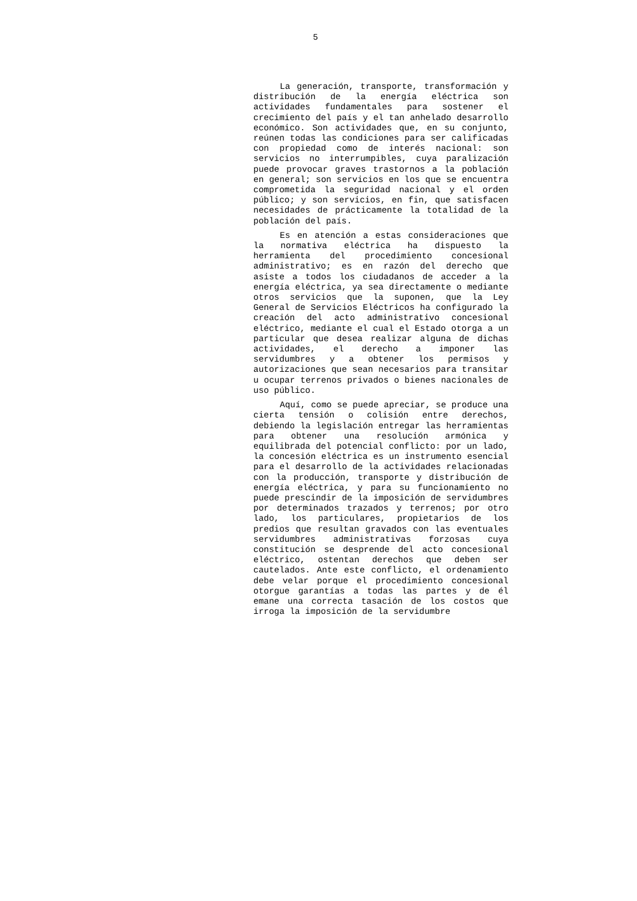5
La generación, transporte, transformación y distribución de la energía eléctrica son actividades fundamentales para sostener el crecimiento del país y el tan anhelado desarrollo económico. Son actividades que, en su conjunto, reúnen todas las condiciones para ser calificadas con propiedad como de interés nacional: son servicios no interrumpibles, cuya paralización puede provocar graves trastornos a la población en general; son servicios en los que se encuentra comprometida la seguridad nacional y el orden público; y son servicios, en fin, que satisfacen necesidades de prácticamente la totalidad de la población del país.
Es en atención a estas consideraciones que la normativa eléctrica ha dispuesto la herramienta del procedimiento concesional administrativo; es en razón del derecho que asiste a todos los ciudadanos de acceder a la energía eléctrica, ya sea directamente o mediante otros servicios que la suponen, que la Ley General de Servicios Eléctricos ha configurado la creación del acto administrativo concesional eléctrico, mediante el cual el Estado otorga a un particular que desea realizar alguna de dichas actividades, el derecho a imponer las servidumbres y a obtener los permisos y autorizaciones que sean necesarios para transitar u ocupar terrenos privados o bienes nacionales de uso público.
Aquí, como se puede apreciar, se produce una cierta tensión o colisión entre derechos, debiendo la legislación entregar las herramientas para obtener una resolución armónica y equilibrada del potencial conflicto: por un lado, la concesión eléctrica es un instrumento esencial para el desarrollo de la actividades relacionadas con la producción, transporte y distribución de energía eléctrica, y para su funcionamiento no puede prescindir de la imposición de servidumbres por determinados trazados y terrenos; por otro lado, los particulares, propietarios de los predios que resultan gravados con las eventuales servidumbres administrativas forzosas cuya constitución se desprende del acto concesional eléctrico, ostentan derechos que deben ser cautelados. Ante este conflicto, el ordenamiento debe velar porque el procedimiento concesional otorgue garantías a todas las partes y de él emane una correcta tasación de los costos que irroga la imposición de la servidumbre